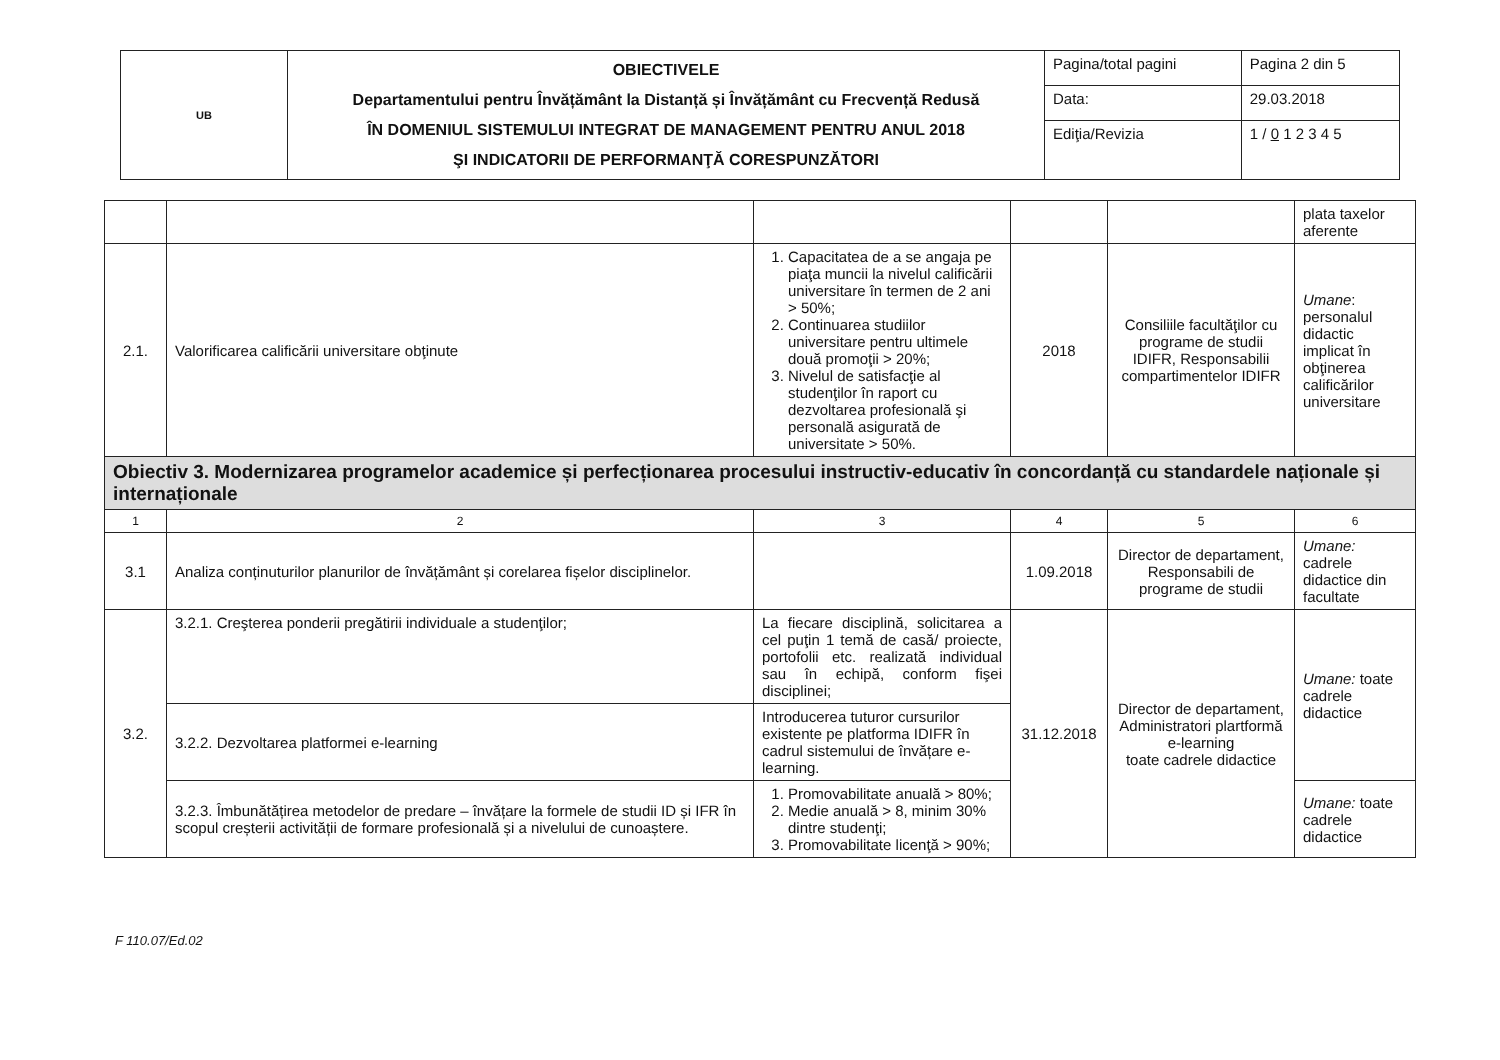| UB | OBIECTIVELE Departamentului pentru Învățământ la Distanță și Învățământ cu Frecvență Redusă ÎN DOMENIUL SISTEMULUI INTEGRAT DE MANAGEMENT PENTRU ANUL 2018 ŞI INDICATORII DE PERFORMANŢĂ CORESPUNZĂTORI | Pagina/total pagini | Pagina 2 din 5 |
| | | Data: | 29.03.2018 |
| | | Ediţia/Revizia | 1 / 0 1 2 3 4 5 |
| | | | | | plata taxelor aferente |
| 2.1. | Valorificarea calificării universitare obţinute | 1. Capacitatea de a se angaja pe piaţa muncii la nivelul calificării universitare în termen de 2 ani > 50%; 2. Continuarea studiilor universitare pentru ultimele două promoţii > 20%; 3. Nivelul de satisfacţie al studenţilor în raport cu dezvoltarea profesională şi personală asigurată de universitate > 50%. | 2018 | Consiliile facultăţilor cu programe de studii IDIFR, Responsabilii compartimentelor IDIFR | Umane : personalul didactic implicat în obţinerea calificărilor universitare |
| Obiectiv 3. Modernizarea programelor academice și perfecționarea procesului instructiv-educativ în concordanță cu standardele naționale și internaționale | | | | | |
| 1 | 2 | 3 | 4 | 5 | 6 |
| 3.1 | Analiza conținuturilor planurilor de învățământ și corelarea fișelor disciplinelor. | | 1.09.2018 | Director de departament, Responsabili de programe de studii | Umane: cadrele didactice din facultate |
| 3.2. | 3.2.1. Creşterea ponderii pregătirii individuale a studenţilor; | La fiecare disciplină, solicitarea a cel puţin 1 temă de casă/ proiecte, portofolii etc. realizată individual sau în echipă, conform fişei disciplinei; | 31.12.2018 | Director de departament, Administratori plartformă e-learning toate cadrele didactice | Umane: toate cadrele didactice |
| | 3.2.2. Dezvoltarea platformei e-learning | Introducerea tuturor cursurilor existente pe platforma IDIFR în cadrul sistemului de învățare e-learning. | | | |
| | 3.2.3. Îmbunătățirea metodelor de predare – învățare la formele de studii ID și IFR în scopul creșterii activității de formare profesională și a nivelului de cunoaștere. | 1. Promovabilitate anuală > 80%; 2. Medie anuală > 8, minim 30% dintre studenţi; 3. Promovabilitate licenţă > 90%; | | | Umane: toate cadrele didactice |
F 110.07/Ed.02